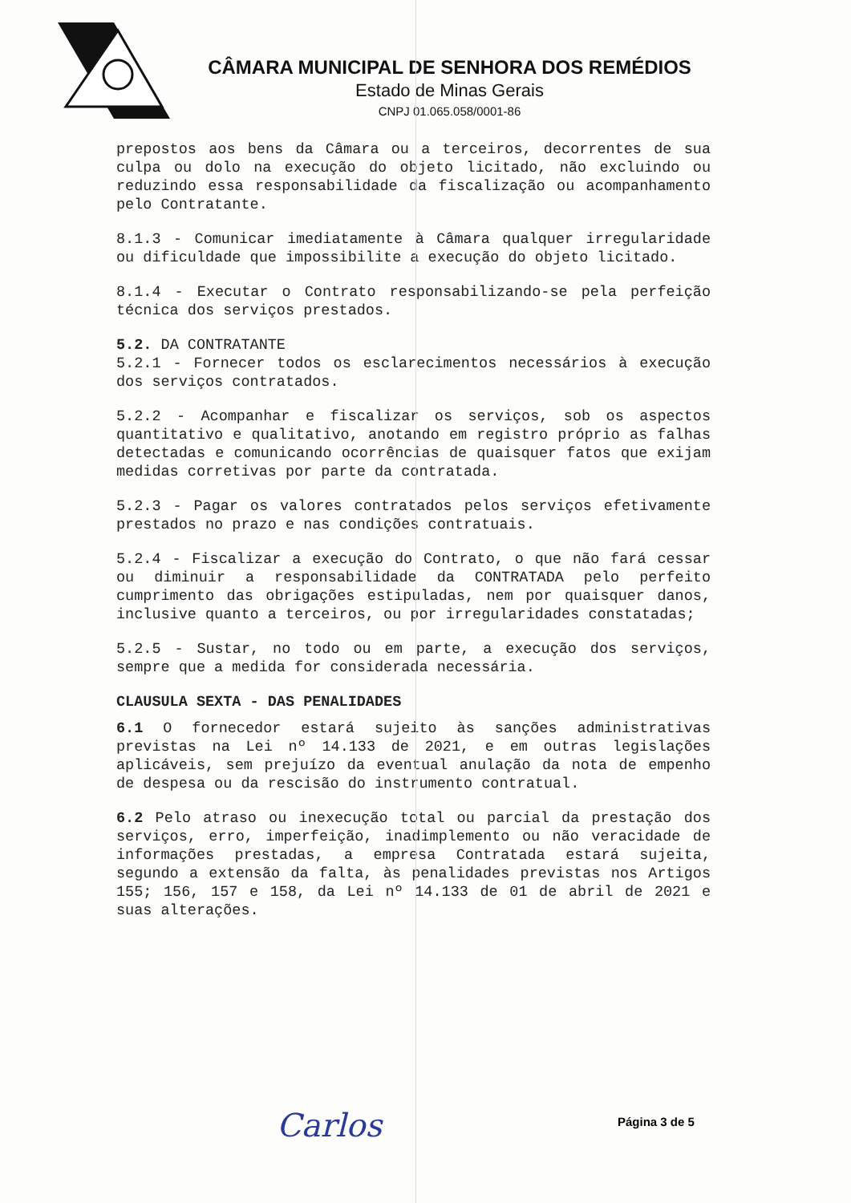CÂMARA MUNICIPAL DE SENHORA DOS REMÉDIOS
Estado de Minas Gerais
CNPJ 01.065.058/0001-86
prepostos aos bens da Câmara ou a terceiros, decorrentes de sua culpa ou dolo na execução do objeto licitado, não excluindo ou reduzindo essa responsabilidade da fiscalização ou acompanhamento pelo Contratante.
8.1.3 - Comunicar imediatamente à Câmara qualquer irregularidade ou dificuldade que impossibilite a execução do objeto licitado.
8.1.4 - Executar o Contrato responsabilizando-se pela perfeição técnica dos serviços prestados.
5.2. DA CONTRATANTE
5.2.1 - Fornecer todos os esclarecimentos necessários à execução dos serviços contratados.
5.2.2 - Acompanhar e fiscalizar os serviços, sob os aspectos quantitativo e qualitativo, anotando em registro próprio as falhas detectadas e comunicando ocorrências de quaisquer fatos que exijam medidas corretivas por parte da contratada.
5.2.3 - Pagar os valores contratados pelos serviços efetivamente prestados no prazo e nas condições contratuais.
5.2.4 - Fiscalizar a execução do Contrato, o que não fará cessar ou diminuir a responsabilidade da CONTRATADA pelo perfeito cumprimento das obrigações estipuladas, nem por quaisquer danos, inclusive quanto a terceiros, ou por irregularidades constatadas;
5.2.5 - Sustar, no todo ou em parte, a execução dos serviços, sempre que a medida for considerada necessária.
CLAUSULA SEXTA - DAS PENALIDADES
6.1 O fornecedor estará sujeito às sanções administrativas previstas na Lei nº 14.133 de 2021, e em outras legislações aplicáveis, sem prejuízo da eventual anulação da nota de empenho de despesa ou da rescisão do instrumento contratual.
6.2 Pelo atraso ou inexecução total ou parcial da prestação dos serviços, erro, imperfeição, inadimplemento ou não veracidade de informações prestadas, a empresa Contratada estará sujeita, segundo a extensão da falta, às penalidades previstas nos Artigos 155; 156, 157 e 158, da Lei nº 14.133 de 01 de abril de 2021 e suas alterações.
Carlos Página 3 de 5